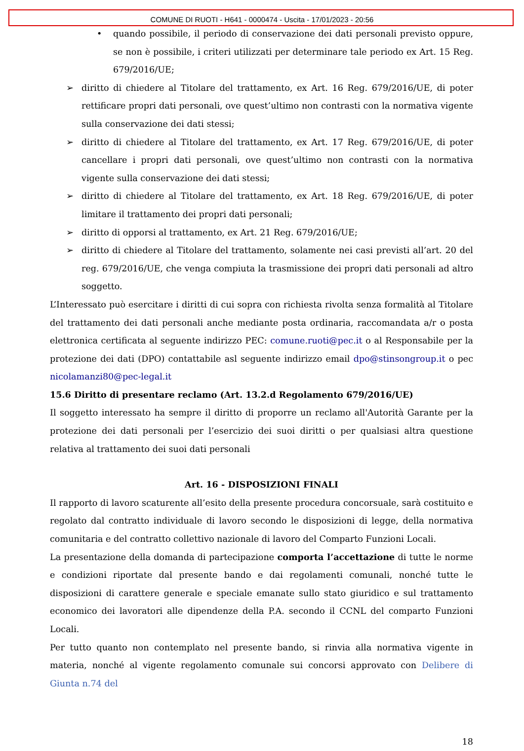COMUNE DI RUOTI - H641 - 0000474 - Uscita - 17/01/2023 - 20:56
• quando possibile, il periodo di conservazione dei dati personali previsto oppure, se non è possibile, i criteri utilizzati per determinare tale periodo ex Art. 15 Reg. 679/2016/UE;
➢ diritto di chiedere al Titolare del trattamento, ex Art. 16 Reg. 679/2016/UE, di poter rettificare propri dati personali, ove quest’ultimo non contrasti con la normativa vigente sulla conservazione dei dati stessi;
➢ diritto di chiedere al Titolare del trattamento, ex Art. 17 Reg. 679/2016/UE, di poter cancellare i propri dati personali, ove quest’ultimo non contrasti con la normativa vigente sulla conservazione dei dati stessi;
➢ diritto di chiedere al Titolare del trattamento, ex Art. 18 Reg. 679/2016/UE, di poter limitare il trattamento dei propri dati personali;
➢ diritto di opporsi al trattamento, ex Art. 21 Reg. 679/2016/UE;
➢ diritto di chiedere al Titolare del trattamento, solamente nei casi previsti all’art. 20 del reg. 679/2016/UE, che venga compiuta la trasmissione dei propri dati personali ad altro soggetto.
L’Interessato può esercitare i diritti di cui sopra con richiesta rivolta senza formalità al Titolare del trattamento dei dati personali anche mediante posta ordinaria, raccomandata a/r o posta elettronica certificata al seguente indirizzo PEC: comune.ruoti@pec.it o al Responsabile per la protezione dei dati (DPO) contattabile asl seguente indirizzo email dpo@stinsongroup.it o pec nicolamanzi80@pec-legal.it
15.6 Diritto di presentare reclamo (Art. 13.2.d Regolamento 679/2016/UE)
Il soggetto interessato ha sempre il diritto di proporre un reclamo all'Autorità Garante per la protezione dei dati personali per l’esercizio dei suoi diritti o per qualsiasi altra questione relativa al trattamento dei suoi dati personali
Art. 16 - DISPOSIZIONI FINALI
Il rapporto di lavoro scaturente all’esito della presente procedura concorsuale, sarà costituito e regolato dal contratto individuale di lavoro secondo le disposizioni di legge, della normativa comunitaria e del contratto collettivo nazionale di lavoro del Comparto Funzioni Locali.
La presentazione della domanda di partecipazione comporta l’accettazione di tutte le norme e condizioni riportate dal presente bando e dai regolamenti comunali, nonché tutte le disposizioni di carattere generale e speciale emanate sullo stato giuridico e sul trattamento economico dei lavoratori alle dipendenze della P.A. secondo il CCNL del comparto Funzioni Locali.
Per tutto quanto non contemplato nel presente bando, si rinvia alla normativa vigente in materia, nonché al vigente regolamento comunale sui concorsi approvato con Delibere di Giunta n.74 del
18